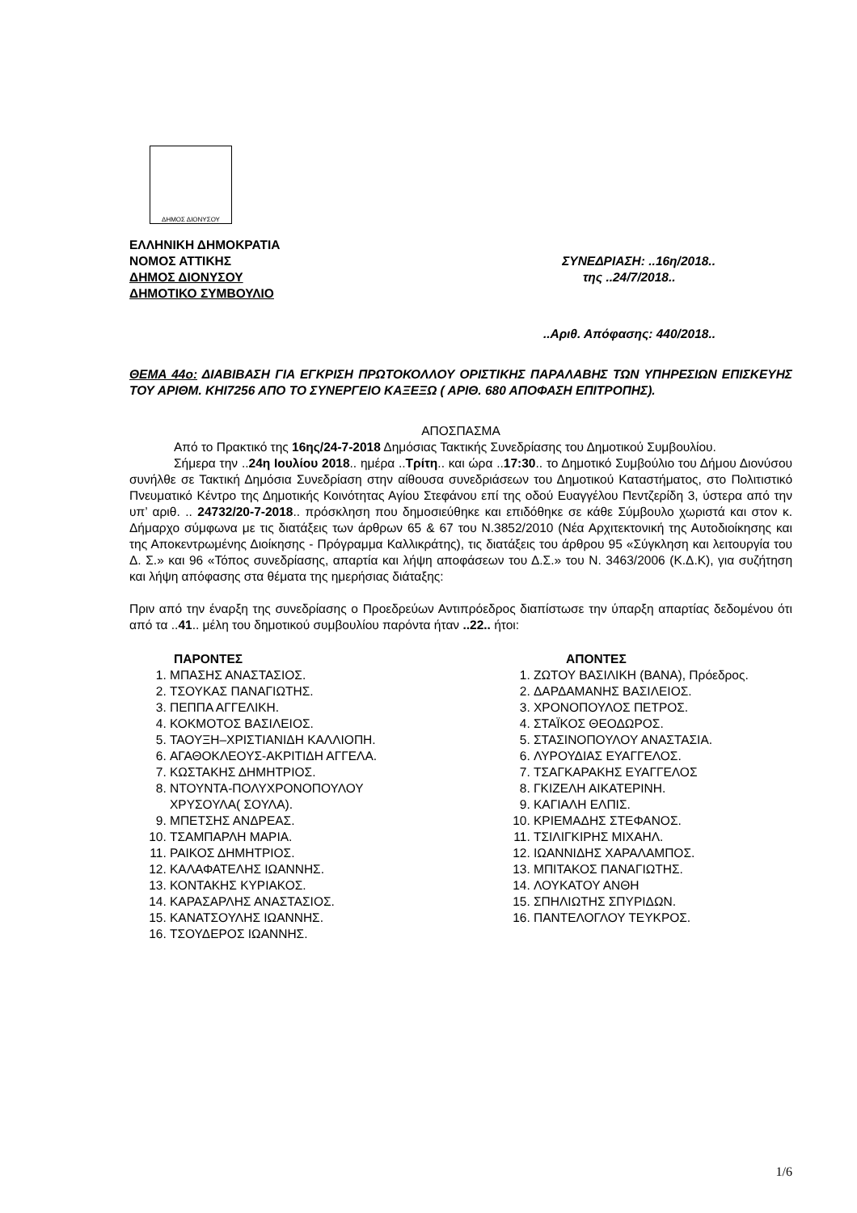ΔΗΜΟΣ ΔΙΟΝΥΣΟΥ
ΕΛΛΗΝΙΚΗ ΔΗΜΟΚΡΑΤΙΑ
ΝΟΜΟΣ ΑΤΤΙΚΗΣ
ΔΗΜΟΣ ΔΙΟΝΥΣΟΥ
ΔΗΜΟΤΙΚΟ ΣΥΜΒΟΥΛΙΟ
ΣΥΝΕΔΡΙΑΣΗ: ..16η/2018..
της ..24/7/2018..
..Αριθ. Απόφασης: 440/2018..
ΘΕΜΑ 44ο: ΔΙΑΒΙΒΑΣΗ ΓΙΑ ΕΓΚΡΙΣΗ ΠΡΩΤΟΚΟΛΛΟΥ ΟΡΙΣΤΙΚΗΣ ΠΑΡΑΛΑΒΗΣ ΤΩΝ ΥΠΗΡΕΣΙΩΝ ΕΠΙΣΚΕΥΗΣ ΤΟΥ ΑΡΙΘΜ. ΚΗΙ7256 ΑΠΟ ΤΟ ΣΥΝΕΡΓΕΙΟ ΚΑΞΕΞΩ ( ΑΡΙΘ. 680 ΑΠΟΦΑΣΗ ΕΠΙΤΡΟΠΗΣ).
ΑΠΟΣΠΑΣΜΑ
Από το Πρακτικό της 16ης/24-7-2018 Δημόσιας Τακτικής Συνεδρίασης του Δημοτικού Συμβουλίου.
Σήμερα την ..24η Ιουλίου 2018.. ημέρα ..Τρίτη.. και ώρα ..17:30.. το Δημοτικό Συμβούλιο του Δήμου Διονύσου συνήλθε σε Τακτική Δημόσια Συνεδρίαση στην αίθουσα συνεδριάσεων του Δημοτικού Καταστήματος, στο Πολιτιστικό Πνευματικό Κέντρο της Δημοτικής Κοινότητας Αγίου Στεφάνου επί της οδού Ευαγγέλου Πεντζερίδη 3, ύστερα από την υπ’ αριθ. .. 24732/20-7-2018.. πρόσκληση που δημοσιεύθηκε και επιδόθηκε σε κάθε Σύμβουλο χωριστά και στον κ. Δήμαρχο σύμφωνα με τις διατάξεις των άρθρων 65 & 67 του Ν.3852/2010 (Νέα Αρχιτεκτονική της Αυτοδιοίκησης και της Αποκεντρωμένης Διοίκησης - Πρόγραμμα Καλλικράτης), τις διατάξεις του άρθρου 95 «Σύγκληση και λειτουργία του Δ. Σ.» και 96 «Τόπος συνεδρίασης, απαρτία και λήψη αποφάσεων του Δ.Σ.» του Ν. 3463/2006 (Κ.Δ.Κ), για συζήτηση και λήψη απόφασης στα θέματα της ημερήσιας διάταξης:
Πριν από την έναρξη της συνεδρίασης ο Προεδρεύων Αντιπρόεδρος διαπίστωσε την ύπαρξη απαρτίας δεδομένου ότι από τα ..41.. μέλη του δημοτικού συμβουλίου παρόντα ήταν ..22.. ήτοι:
ΠΑΡΟΝΤΕΣ
1. ΜΠΑΣΗΣ ΑΝΑΣΤΑΣΙΟΣ.
2. ΤΣΟΥΚΑΣ ΠΑΝΑΓΙΩΤΗΣ.
3. ΠΕΠΠΑ ΑΓΓΕΛΙΚΗ.
4. ΚΟΚΜΟΤΟΣ ΒΑΣΙΛΕΙΟΣ.
5. ΤΑΟΥΞΗ–ΧΡΙΣΤΙΑΝΙΔΗ ΚΑΛΛΙΟΠΗ.
6. ΑΓΑΘΟΚΛΕΟΥΣ-ΑΚΡΙΤΙΔΗ ΑΓΓΕΛΑ.
7. ΚΩΣΤΑΚΗΣ ΔΗΜΗΤΡΙΟΣ.
8. ΝΤΟΥΝΤΑ-ΠΟΛΥΧΡΟΝΟΠΟΥΛΟΥ ΧΡΥΣΟΥΛΑ( ΣΟΥΛΑ).
9. ΜΠΕΤΣΗΣ ΑΝΔΡΕΑΣ.
10. ΤΣΑΜΠΑΡΛΗ ΜΑΡΙΑ.
11. ΡΑΙΚΟΣ ΔΗΜΗΤΡΙΟΣ.
12. ΚΑΛΑΦΑΤΕΛΗΣ ΙΩΑΝΝΗΣ.
13. ΚΟΝΤΑΚΗΣ ΚΥΡΙΑΚΟΣ.
14. ΚΑΡΑΣΑΡΛΗΣ ΑΝΑΣΤΑΣΙΟΣ.
15. ΚΑΝΑΤΣΟΥΛΗΣ ΙΩΑΝΝΗΣ.
16. ΤΣΟΥΔΕΡΟΣ ΙΩΑΝΝΗΣ.
ΑΠΟΝΤΕΣ
1. ΖΩΤΟΥ ΒΑΣΙΛΙΚΗ (ΒΑΝΑ), Πρόεδρος.
2. ΔΑΡΔΑΜΑΝΗΣ ΒΑΣΙΛΕΙΟΣ.
3. ΧΡΟΝΟΠΟΥΛΟΣ ΠΕΤΡΟΣ.
4. ΣΤΑΪΚΟΣ ΘΕΟΔΩΡΟΣ.
5. ΣΤΑΣΙΝΟΠΟΥΛΟΥ ΑΝΑΣΤΑΣΙΑ.
6. ΛΥΡΟΥΔΙΑΣ ΕΥΑΓΓΕΛΟΣ.
7. ΤΣΑΓΚΑΡΑΚΗΣ ΕΥΑΓΓΕΛΟΣ
8. ΓΚΙΖΕΛΗ ΑΙΚΑΤΕΡΙΝΗ.
9. ΚΑΓΙΑΛΗ ΕΛΠΙΣ.
10. ΚΡΙΕΜΑΔΗΣ ΣΤΕΦΑΝΟΣ.
11. ΤΣΙΛΙΓΚΙΡΗΣ ΜΙΧΑΗΛ.
12. ΙΩΑΝΝΙΔΗΣ ΧΑΡΑΛΑΜΠΟΣ.
13. ΜΠΙΤΑΚΟΣ ΠΑΝΑΓΙΩΤΗΣ.
14. ΛΟΥΚΑΤΟΥ ΑΝΘΗ
15. ΣΠΗΛΙΩΤΗΣ ΣΠΥΡΙΔΩΝ.
16. ΠΑΝΤΕΛΟΓΛΟΥ ΤΕΥΚΡΟΣ.
1/6